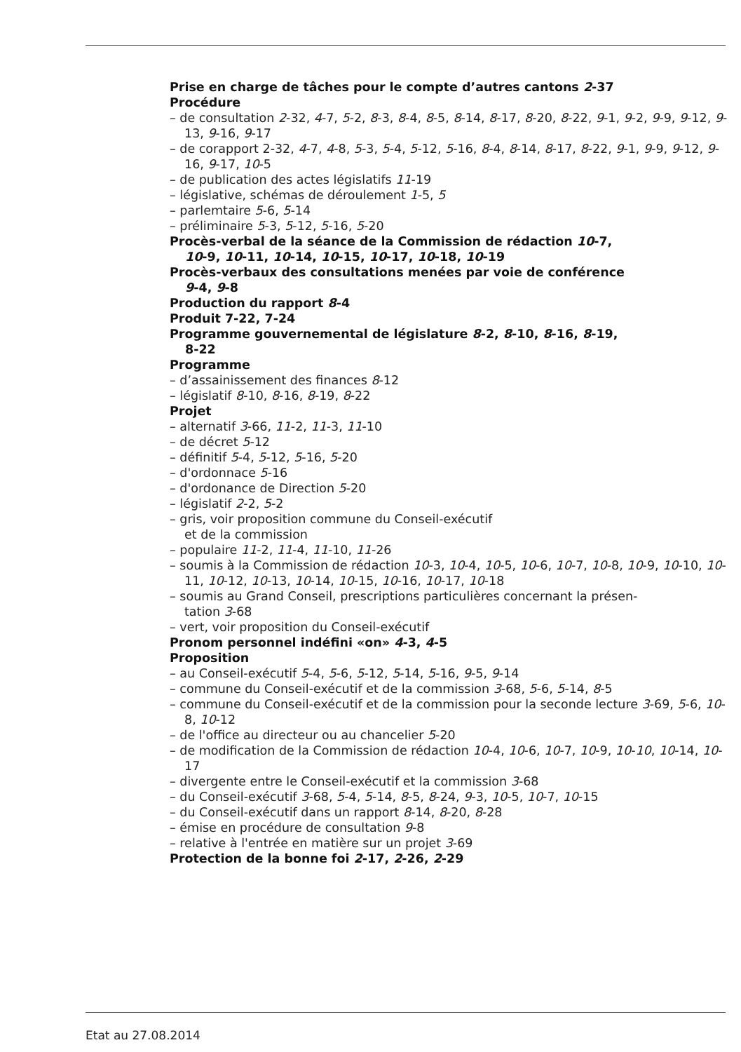Prise en charge de tâches pour le compte d’autres cantons 2-37
Procédure
– de consultation 2-32, 4-7, 5-2, 8-3, 8-4, 8-5, 8-14, 8-17, 8-20, 8-22, 9-1, 9-2, 9-9, 9-12, 9-13, 9-16, 9-17
– de corapport 2-32, 4-7, 4-8, 5-3, 5-4, 5-12, 5-16, 8-4, 8-14, 8-17, 8-22, 9-1, 9-9, 9-12, 9-16, 9-17, 10-5
– de publication des actes législatifs 11-19
– législative, schémas de déroulement 1-5, 5
– parlemtaire 5-6, 5-14
– préliminaire 5-3, 5-12, 5-16, 5-20
Procès-verbal de la séance de la Commission de rédaction 10-7,
10-9, 10-11, 10-14, 10-15, 10-17, 10-18, 10-19
Procès-verbaux des consultations menées par voie de conférence
9-4, 9-8
Production du rapport 8-4
Produit 7-22, 7-24
Programme gouvernemental de législature 8-2, 8-10, 8-16, 8-19,
8-22
Programme
– d’assainissement des finances 8-12
– législatif 8-10, 8-16, 8-19, 8-22
Projet
– alternatif 3-66, 11-2, 11-3, 11-10
– de décret 5-12
– définitif 5-4, 5-12, 5-16, 5-20
– d'ordonnace 5-16
– d'ordonance de Direction 5-20
– législatif 2-2, 5-2
– gris, voir proposition commune du Conseil-exécutif
et de la commission
– populaire 11-2, 11-4, 11-10, 11-26
– soumis à la Commission de rédaction 10-3, 10-4, 10-5, 10-6, 10-7, 10-8, 10-9, 10-10, 10-11, 10-12, 10-13, 10-14, 10-15, 10-16, 10-17, 10-18
– soumis au Grand Conseil, prescriptions particulières concernant la présen-
tation 3-68
– vert, voir proposition du Conseil-exécutif
Pronom personnel indéfini «on» 4-3, 4-5
Proposition
– au Conseil-exécutif 5-4, 5-6, 5-12, 5-14, 5-16, 9-5, 9-14
– commune du Conseil-exécutif et de la commission 3-68, 5-6, 5-14, 8-5
– commune du Conseil-exécutif et de la commission pour la seconde lecture 3-69, 5-6, 10-8, 10-12
– de l'office au directeur ou au chancelier 5-20
– de modification de la Commission de rédaction 10-4, 10-6, 10-7, 10-9, 10-10, 10-14, 10-17
– divergente entre le Conseil-exécutif et la commission 3-68
– du Conseil-exécutif 3-68, 5-4, 5-14, 8-5, 8-24, 9-3, 10-5, 10-7, 10-15
– du Conseil-exécutif dans un rapport 8-14, 8-20, 8-28
– émise en procédure de consultation 9-8
– relative à l'entrée en matière sur un projet 3-69
Protection de la bonne foi 2-17, 2-26, 2-29
Etat au 27.08.2014